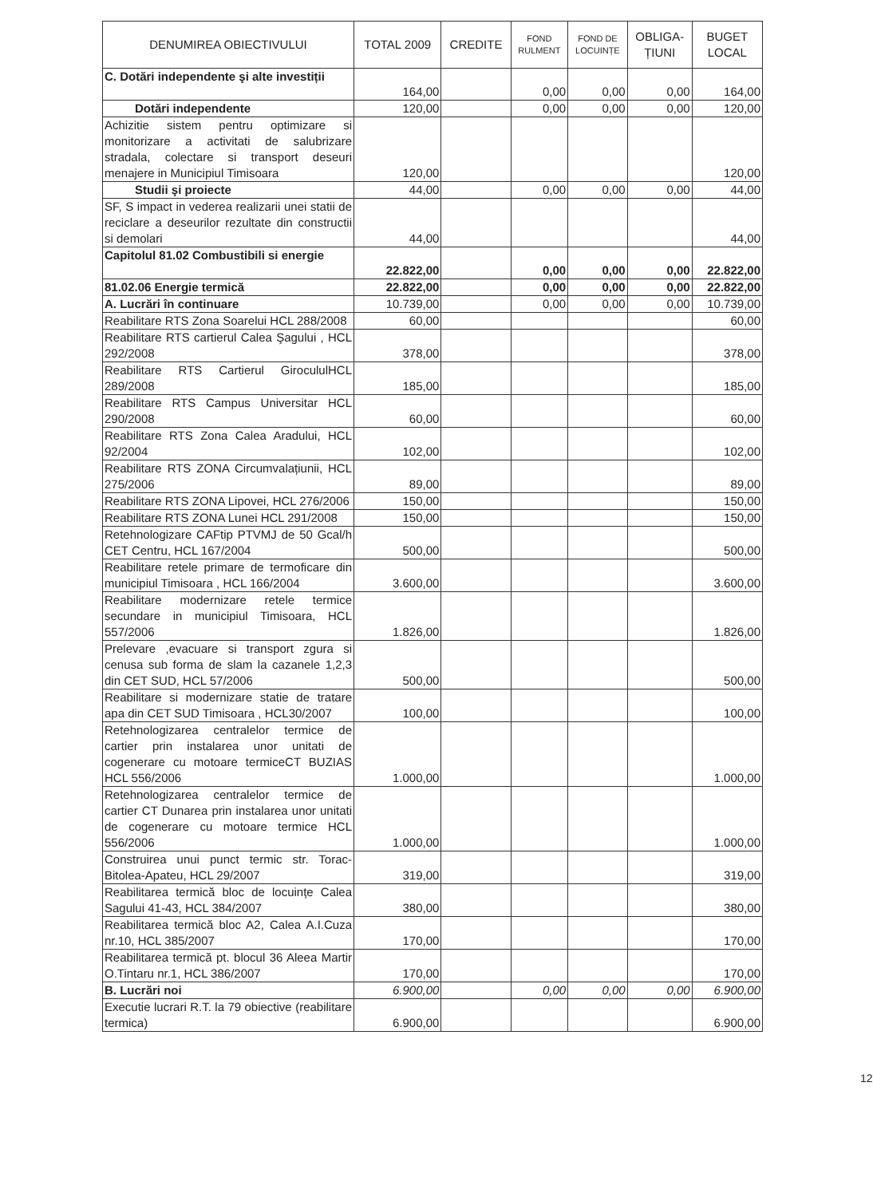| DENUMIREA OBIECTIVULUI | TOTAL 2009 | CREDITE | FOND RULMENT | FOND DE LOCUINȚE | OBLIGA- ȚIUNI | BUGET LOCAL |
| --- | --- | --- | --- | --- | --- | --- |
| C. Dotări independente şi alte investiții | 164,00 | | 0,00 | 0,00 | 0,00 | 164,00 |
| Dotări independente | 120,00 | | 0,00 | 0,00 | 0,00 | 120,00 |
| Achizitie sistem pentru optimizare si monitorizare a activitati de salubrizare stradala, colectare si transport deseuri menajere in Municipiul Timisoara | 120,00 | | | | | 120,00 |
| Studii şi proiecte | 44,00 | | 0,00 | 0,00 | 0,00 | 44,00 |
| SF, S impact in vederea realizarii unei statii de reciclare a deseurilor rezultate din constructii si demolari | 44,00 | | | | | 44,00 |
| Capitolul 81.02 Combustibili si energie | 22.822,00 | | 0,00 | 0,00 | 0,00 | 22.822,00 |
| 81.02.06 Energie termică | 22.822,00 | | 0,00 | 0,00 | 0,00 | 22.822,00 |
| A. Lucrări în continuare | 10.739,00 | | 0,00 | 0,00 | 0,00 | 10.739,00 |
| Reabilitare RTS Zona Soarelui HCL 288/2008 | 60,00 | | | | | 60,00 |
| Reabilitare RTS cartierul Calea Şagului , HCL 292/2008 | 378,00 | | | | | 378,00 |
| Reabilitare RTS Cartierul GirocululHCL 289/2008 | 185,00 | | | | | 185,00 |
| Reabilitare RTS Campus Universitar HCL 290/2008 | 60,00 | | | | | 60,00 |
| Reabilitare RTS Zona Calea Aradului, HCL 92/2004 | 102,00 | | | | | 102,00 |
| Reabilitare RTS ZONA Circumvalațiunii, HCL 275/2006 | 89,00 | | | | | 89,00 |
| Reabilitare RTS ZONA Lipovei, HCL 276/2006 | 150,00 | | | | | 150,00 |
| Reabilitare RTS ZONA Lunei HCL 291/2008 | 150,00 | | | | | 150,00 |
| Retehnologizare CAFtip PTVMJ de 50 Gcal/h CET Centru, HCL 167/2004 | 500,00 | | | | | 500,00 |
| Reabilitare retele primare de termoficare din municipiul Timisoara , HCL 166/2004 | 3.600,00 | | | | | 3.600,00 |
| Reabilitare modernizare retele termice secundare in municipiul Timisoara, HCL 557/2006 | 1.826,00 | | | | | 1.826,00 |
| Prelevare ,evacuare si transport zgura si cenusa sub forma de slam la cazanele 1,2,3 din CET SUD, HCL 57/2006 | 500,00 | | | | | 500,00 |
| Reabilitare si modernizare statie de tratare apa din CET SUD Timisoara , HCL30/2007 | 100,00 | | | | | 100,00 |
| Retehnologizarea centralelor termice de cartier prin instalarea unor unitati de cogenerare cu motoare termiceCT BUZIAS HCL 556/2006 | 1.000,00 | | | | | 1.000,00 |
| Retehnologizarea centralelor termice de cartier CT Dunarea prin instalarea unor unitati de cogenerare cu motoare termice HCL 556/2006 | 1.000,00 | | | | | 1.000,00 |
| Construirea unui punct termic str. Torac-Bitolea-Apateu, HCL 29/2007 | 319,00 | | | | | 319,00 |
| Reabilitarea termică bloc de locuințe Calea Sagului 41-43, HCL 384/2007 | 380,00 | | | | | 380,00 |
| Reabilitarea termică bloc A2, Calea A.I.Cuza nr.10, HCL 385/2007 | 170,00 | | | | | 170,00 |
| Reabilitarea termică pt. blocul 36 Aleea Martir O.Tintaru nr.1, HCL 386/2007 | 170,00 | | | | | 170,00 |
| B. Lucrări noi | 6.900,00 | | 0,00 | 0,00 | 0,00 | 6.900,00 |
| Executie lucrari R.T. la 79 obiective (reabilitare termica) | 6.900,00 | | | | | 6.900,00 |
12